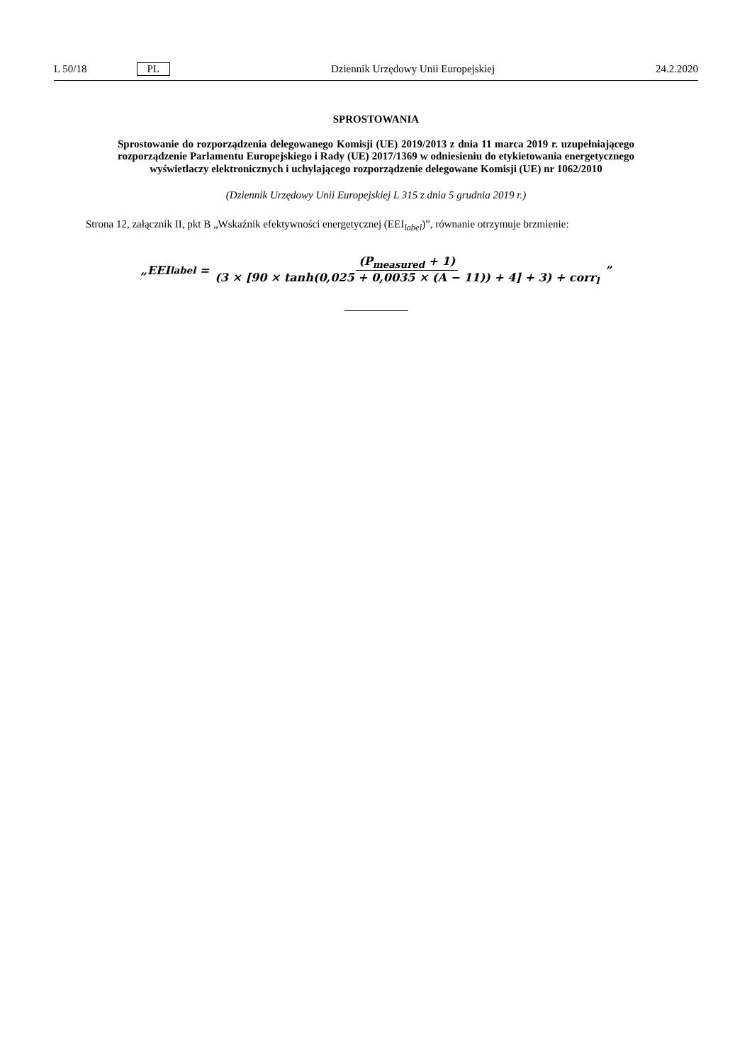L 50/18 PL Dziennik Urzędowy Unii Europejskiej 24.2.2020
SPROSTOWANIA
Sprostowanie do rozporządzenia delegowanego Komisji (UE) 2019/2013 z dnia 11 marca 2019 r. uzupełniającego rozporządzenie Parlamentu Europejskiego i Rady (UE) 2017/1369 w odniesieniu do etykietowania energetycznego wyświetlaczy elektronicznych i uchylającego rozporządzenie delegowane Komisji (UE) nr 1062/2010
(Dziennik Urzędowy Unii Europejskiej L 315 z dnia 5 grudnia 2019 r.)
Strona 12, załącznik II, pkt B „Wskaźnik efektywności energetycznej (EEI<sub>label</sub>)”, równanie otrzymuje brzmienie:
„EEI<sub>label</sub> = (P<sub>measured</sub> + 1) (3 × [90 × tanh(0,025 + 0,0035 × (A − 11)) + 4] + 3) + corr<sub>l</sub>”